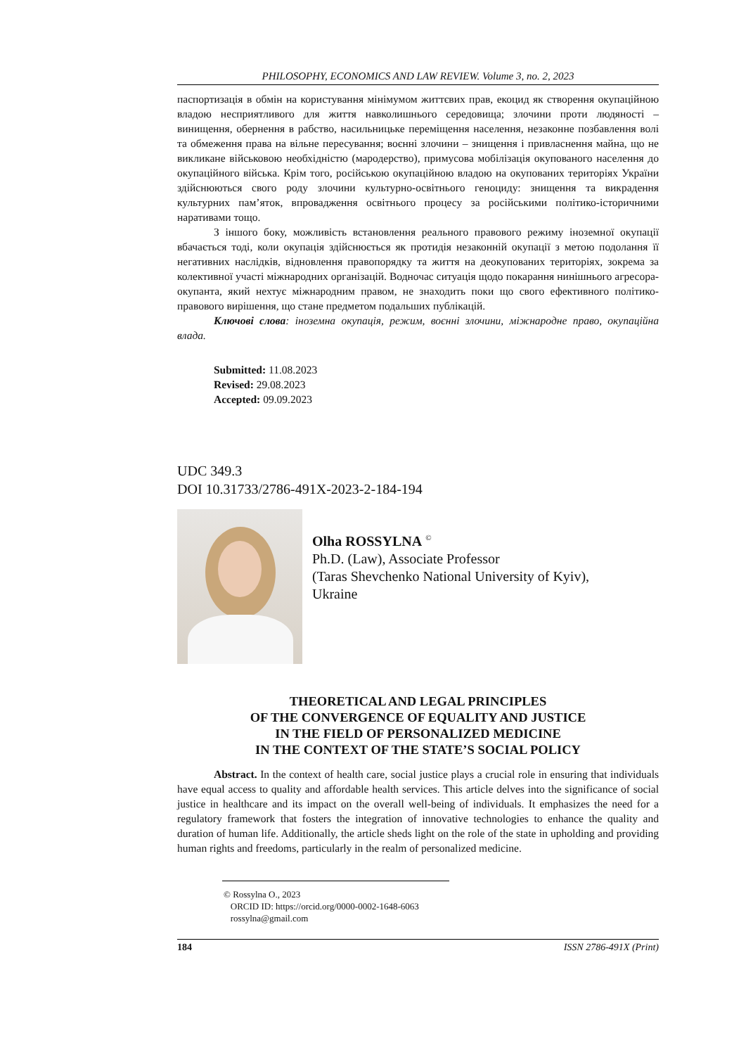PHILOSOPHY, ECONOMICS AND LAW REVIEW. Volume 3, no. 2, 2023
паспортизація в обмін на користування мінімумом життєвих прав, екоцид як створення окупаційною владою несприятливого для життя навколишнього середовища; злочини проти людяності – винищення, обернення в рабство, насильницьке переміщення населення, незаконне позбавлення волі та обмеження права на вільне пересування; воєнні злочини – знищення і привласнення майна, що не викликане військовою необхідністю (мародерство), примусова мобілізація окупованого населення до окупаційного війська. Крім того, російською окупаційною владою на окупованих територіях України здійснюються свого роду злочини культурно-освітнього геноциду: знищення та викрадення культурних пам’яток, впровадження освітнього процесу за російськими політико-історичними наративами тощо.
З іншого боку, можливість встановлення реального правового режиму іноземної окупації вбачається тоді, коли окупація здійснюється як протидія незаконній окупації з метою подолання її негативних наслідків, відновлення правопорядку та життя на деокупованих територіях, зокрема за колективної участі міжнародних організацій. Водночас ситуація щодо покарання нинішнього агресора-окупанта, який нехтує міжнародним правом, не знаходить поки що свого ефективного політико-правового вирішення, що стане предметом подальших публікацій.
Ключові слова: іноземна окупація, режим, воєнні злочини, міжнародне право, окупаційна влада.
Submitted: 11.08.2023
Revised: 29.08.2023
Accepted: 09.09.2023
UDC 349.3
DOI 10.31733/2786-491X-2023-2-184-194
Olha ROSSYLNA <sup>©</sup>
Ph.D. (Law), Associate Professor
(Taras Shevchenko National University of Kyiv),
Ukraine
THEORETICAL AND LEGAL PRINCIPLES
OF THE CONVERGENCE OF EQUALITY AND JUSTICE
IN THE FIELD OF PERSONALIZED MEDICINE
IN THE CONTEXT OF THE STATE’S SOCIAL POLICY
Abstract. In the context of health care, social justice plays a crucial role in ensuring that individuals have equal access to quality and affordable health services. This article delves into the significance of social justice in healthcare and its impact on the overall well-being of individuals. It emphasizes the need for a regulatory framework that fosters the integration of innovative technologies to enhance the quality and duration of human life. Additionally, the article sheds light on the role of the state in upholding and providing human rights and freedoms, particularly in the realm of personalized medicine.
© Rossylna O., 2023
ORCID ID: https://orcid.org/0000-0002-1648-6063
rossylna@gmail.com
184 ISSN 2786-491X (Print)